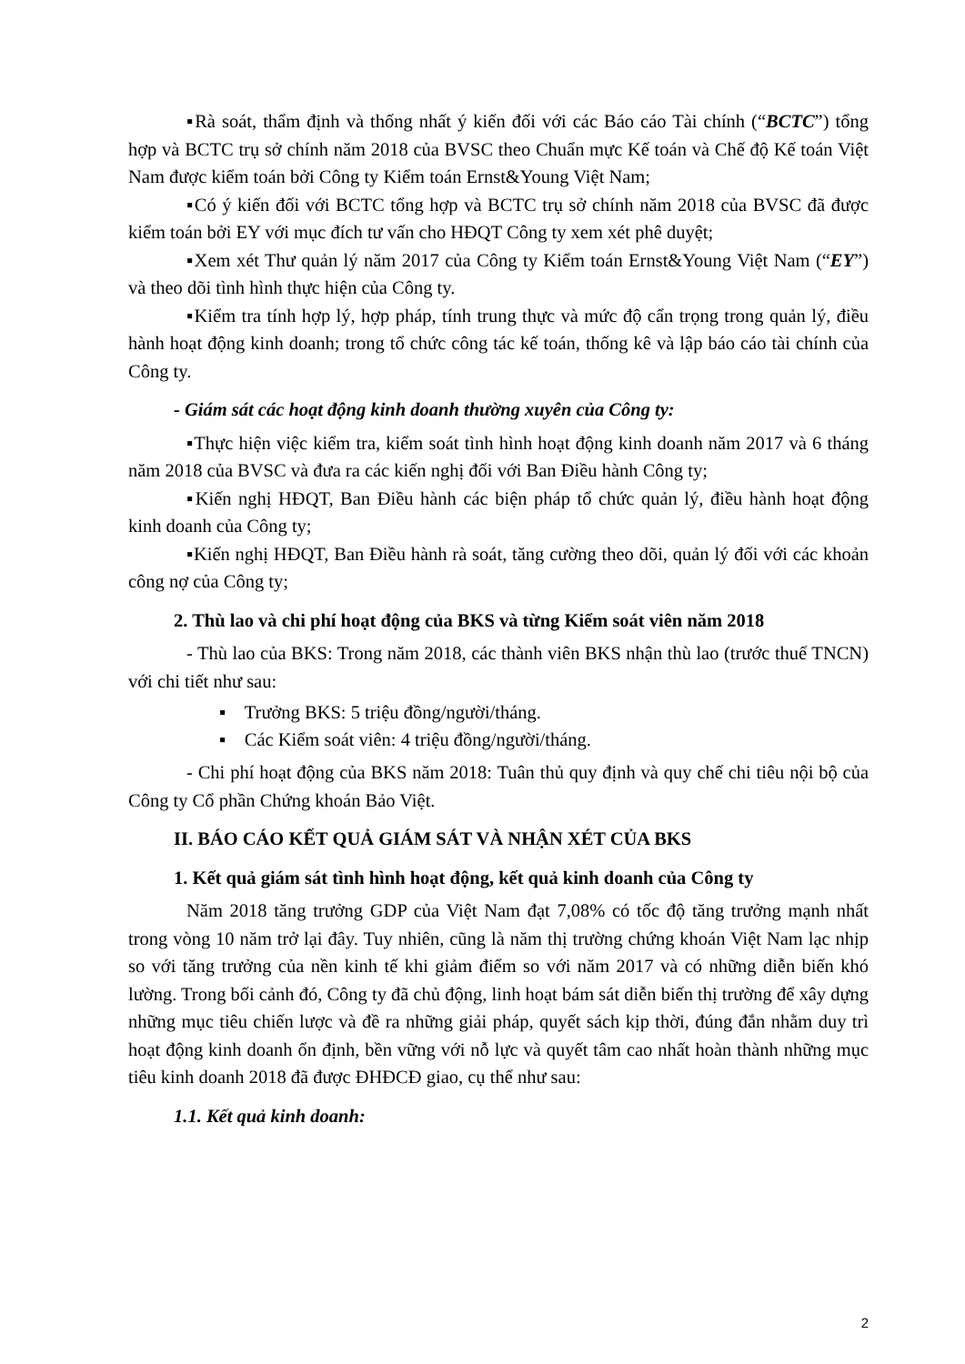▪Rà soát, thẩm định và thống nhất ý kiến đối với các Báo cáo Tài chính (“BCTC”) tổng hợp và BCTC trụ sở chính năm 2018 của BVSC theo Chuẩn mực Kế toán và Chế độ Kế toán Việt Nam được kiểm toán bởi Công ty Kiểm toán Ernst&Young Việt Nam;
▪Có ý kiến đối với BCTC tổng hợp và BCTC trụ sở chính năm 2018 của BVSC đã được kiểm toán bởi EY với mục đích tư vấn cho HĐQT Công ty xem xét phê duyệt;
▪Xem xét Thư quản lý năm 2017 của Công ty Kiểm toán Ernst&Young Việt Nam (“EY”) và theo dõi tình hình thực hiện của Công ty.
▪Kiểm tra tính hợp lý, hợp pháp, tính trung thực và mức độ cẩn trọng trong quản lý, điều hành hoạt động kinh doanh; trong tổ chức công tác kế toán, thống kê và lập báo cáo tài chính của Công ty.
- Giám sát các hoạt động kinh doanh thường xuyên của Công ty:
▪Thực hiện việc kiểm tra, kiểm soát tình hình hoạt động kinh doanh năm 2017 và 6 tháng năm 2018 của BVSC và đưa ra các kiến nghị đối với Ban Điều hành Công ty;
▪Kiến nghị HĐQT, Ban Điều hành các biện pháp tổ chức quản lý, điều hành hoạt động kinh doanh của Công ty;
▪Kiến nghị HĐQT, Ban Điều hành rà soát, tăng cường theo dõi, quản lý đối với các khoản công nợ của Công ty;
2. Thù lao và chi phí hoạt động của BKS và từng Kiểm soát viên năm 2018
- Thù lao của BKS: Trong năm 2018, các thành viên BKS nhận thù lao (trước thuế TNCN) với chi tiết như sau:
▪ Trưởng BKS: 5 triệu đồng/người/tháng.
▪ Các Kiểm soát viên: 4 triệu đồng/người/tháng.
- Chi phí hoạt động của BKS năm 2018: Tuân thủ quy định và quy chế chi tiêu nội bộ của Công ty Cổ phần Chứng khoán Bảo Việt.
II. BÁO CÁO KẾT QUẢ GIÁM SÁT VÀ NHẬN XÉT CỦA BKS
1. Kết quả giám sát tình hình hoạt động, kết quả kinh doanh của Công ty
Năm 2018 tăng trưởng GDP của Việt Nam đạt 7,08% có tốc độ tăng trưởng mạnh nhất trong vòng 10 năm trở lại đây. Tuy nhiên, cũng là năm thị trường chứng khoán Việt Nam lạc nhịp so với tăng trưởng của nền kinh tế khi giảm điểm so với năm 2017 và có những diễn biến khó lường. Trong bối cảnh đó, Công ty đã chủ động, linh hoạt bám sát diễn biến thị trường để xây dựng những mục tiêu chiến lược và đề ra những giải pháp, quyết sách kịp thời, đúng đắn nhằm duy trì hoạt động kinh doanh ổn định, bền vững với nỗ lực và quyết tâm cao nhất hoàn thành những mục tiêu kinh doanh 2018 đã được ĐHĐCĐ giao, cụ thể như sau:
1.1. Kết quả kinh doanh:
2